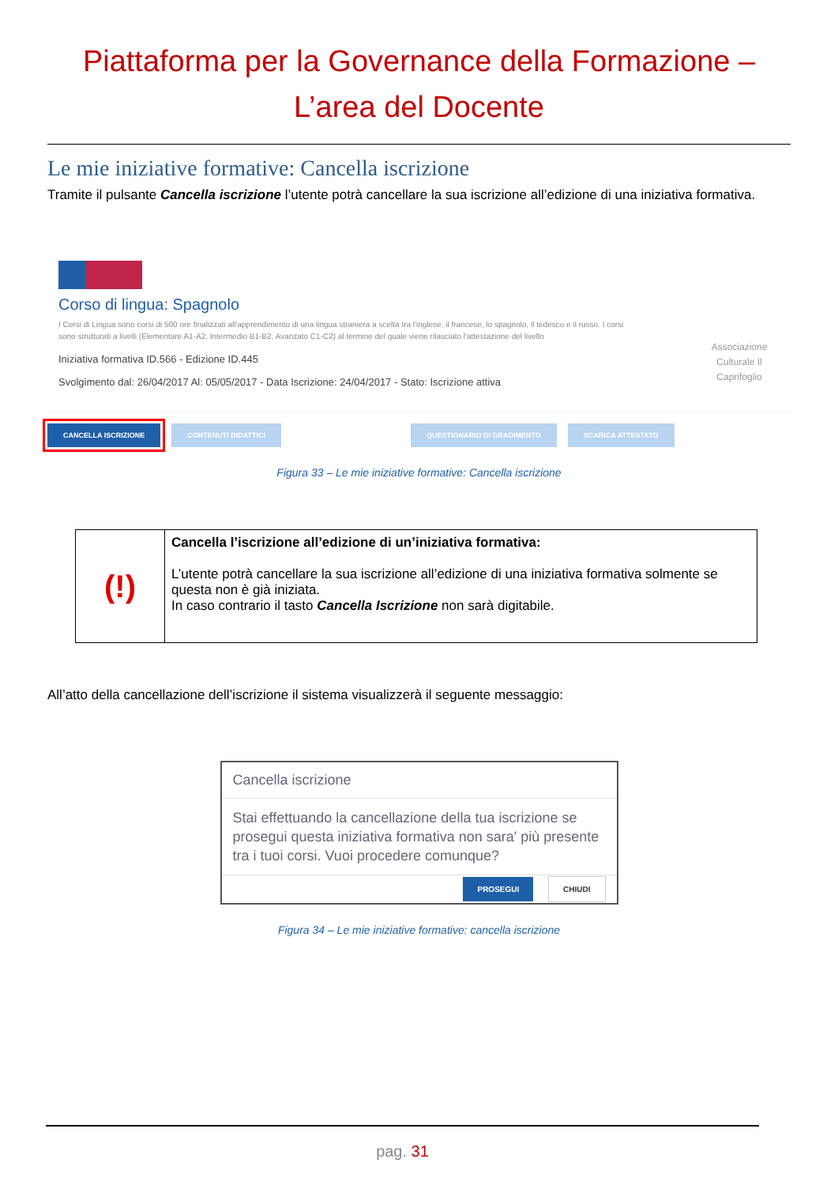Piattaforma per la Governance della Formazione –
L’area del Docente
Le mie iniziative formative: Cancella iscrizione
Tramite il pulsante Cancella iscrizione l’utente potrà cancellare la sua iscrizione all’edizione di una iniziativa formativa.
Corso di lingua: Spagnolo
I Corsi di Lingua sono corsi di 500 ore finalizzati all'apprendimento di una lingua straniera a scelta tra l'inglese, il francese, lo spagnolo, il tedesco e il russo. I corsi sono strutturati a livelli (Elementare A1-A2, Intermedio B1-B2, Avanzato C1-C2) al termine del quale viene rilasciato l'attestazione del livello
Iniziativa formativa ID.566 - Edizione ID.445
Svolgimento dal: 26/04/2017 Al: 05/05/2017 - Data Iscrizione: 24/04/2017 - Stato: Iscrizione attiva
Associazione
Culturale Il
Caprifoglio
CANCELLA ISCRIZIONE CONTENUTI DIDATTICI QUESTIONARIO DI GRADIMENTO SCARICA ATTESTATO
Figura 33 – Le mie iniziative formative: Cancella iscrizione
| (!) | Cancella l’iscrizione all’edizione di un’iniziativa formativa: L’utente potrà cancellare la sua iscrizione all’edizione di una iniziativa formativa solmente se questa non è già iniziata. In caso contrario il tasto Cancella Iscrizione non sarà digitabile. |
All’atto della cancellazione dell’iscrizione il sistema visualizzerà il seguente messaggio:
Cancella iscrizione
Stai effettuando la cancellazione della tua iscrizione se prosegui questa iniziativa formativa non sara' più presente tra i tuoi corsi. Vuoi procedere comunque?
PROSEGUI CHIUDI
Figura 34 – Le mie iniziative formative: cancella iscrizione
pag. 31